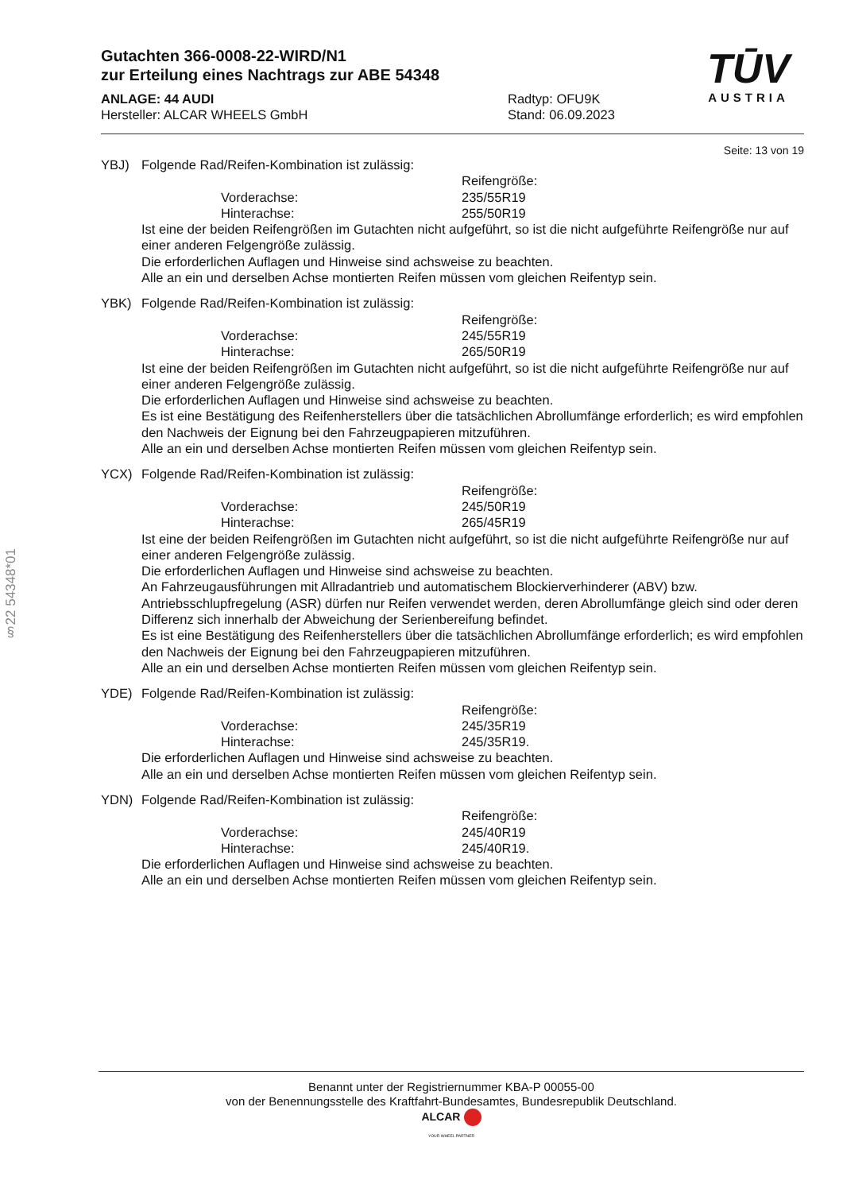§22 54348*01
TŪV
AUSTRIA
Gutachten 366-0008-22-WIRD/N1
zur Erteilung eines Nachtrags zur ABE 54348
ANLAGE: 44 AUDI
Hersteller: ALCAR WHEELS GmbH
Radtyp: OFU9K
Stand: 06.09.2023
Seite: 13 von 19
YBJ) Folgende Rad/Reifen-Kombination ist zulässig:
Reifengröße:
Vorderachse: 235/55R19
Hinterachse: 255/50R19
Ist eine der beiden Reifengrößen im Gutachten nicht aufgeführt, so ist die nicht aufgeführte Reifengröße nur auf einer anderen Felgengröße zulässig.
Die erforderlichen Auflagen und Hinweise sind achsweise zu beachten.
Alle an ein und derselben Achse montierten Reifen müssen vom gleichen Reifentyp sein.
YBK) Folgende Rad/Reifen-Kombination ist zulässig:
Reifengröße:
Vorderachse: 245/55R19
Hinterachse: 265/50R19
Ist eine der beiden Reifengrößen im Gutachten nicht aufgeführt, so ist die nicht aufgeführte Reifengröße nur auf einer anderen Felgengröße zulässig.
Die erforderlichen Auflagen und Hinweise sind achsweise zu beachten.
Es ist eine Bestätigung des Reifenherstellers über die tatsächlichen Abrollumfänge erforderlich; es wird empfohlen den Nachweis der Eignung bei den Fahrzeugpapieren mitzuführen.
Alle an ein und derselben Achse montierten Reifen müssen vom gleichen Reifentyp sein.
YCX) Folgende Rad/Reifen-Kombination ist zulässig:
Reifengröße:
Vorderachse: 245/50R19
Hinterachse: 265/45R19
Ist eine der beiden Reifengrößen im Gutachten nicht aufgeführt, so ist die nicht aufgeführte Reifengröße nur auf einer anderen Felgengröße zulässig.
Die erforderlichen Auflagen und Hinweise sind achsweise zu beachten.
An Fahrzeugausführungen mit Allradantrieb und automatischem Blockierverhinderer (ABV) bzw. Antriebsschlupfregelung (ASR) dürfen nur Reifen verwendet werden, deren Abrollumfänge gleich sind oder deren Differenz sich innerhalb der Abweichung der Serienbereifung befindet.
Es ist eine Bestätigung des Reifenherstellers über die tatsächlichen Abrollumfänge erforderlich; es wird empfohlen den Nachweis der Eignung bei den Fahrzeugpapieren mitzuführen.
Alle an ein und derselben Achse montierten Reifen müssen vom gleichen Reifentyp sein.
YDE) Folgende Rad/Reifen-Kombination ist zulässig:
Reifengröße:
Vorderachse: 245/35R19
Hinterachse: 245/35R19.
Die erforderlichen Auflagen und Hinweise sind achsweise zu beachten.
Alle an ein und derselben Achse montierten Reifen müssen vom gleichen Reifentyp sein.
YDN) Folgende Rad/Reifen-Kombination ist zulässig:
Reifengröße:
Vorderachse: 245/40R19
Hinterachse: 245/40R19.
Die erforderlichen Auflagen und Hinweise sind achsweise zu beachten.
Alle an ein und derselben Achse montierten Reifen müssen vom gleichen Reifentyp sein.
Benannt unter der Registriernummer KBA-P 00055-00
von der Benennungsstelle des Kraftfahrt-Bundesamtes, Bundesrepublik Deutschland.
ALCAR
YOUR WHEEL PARTNER